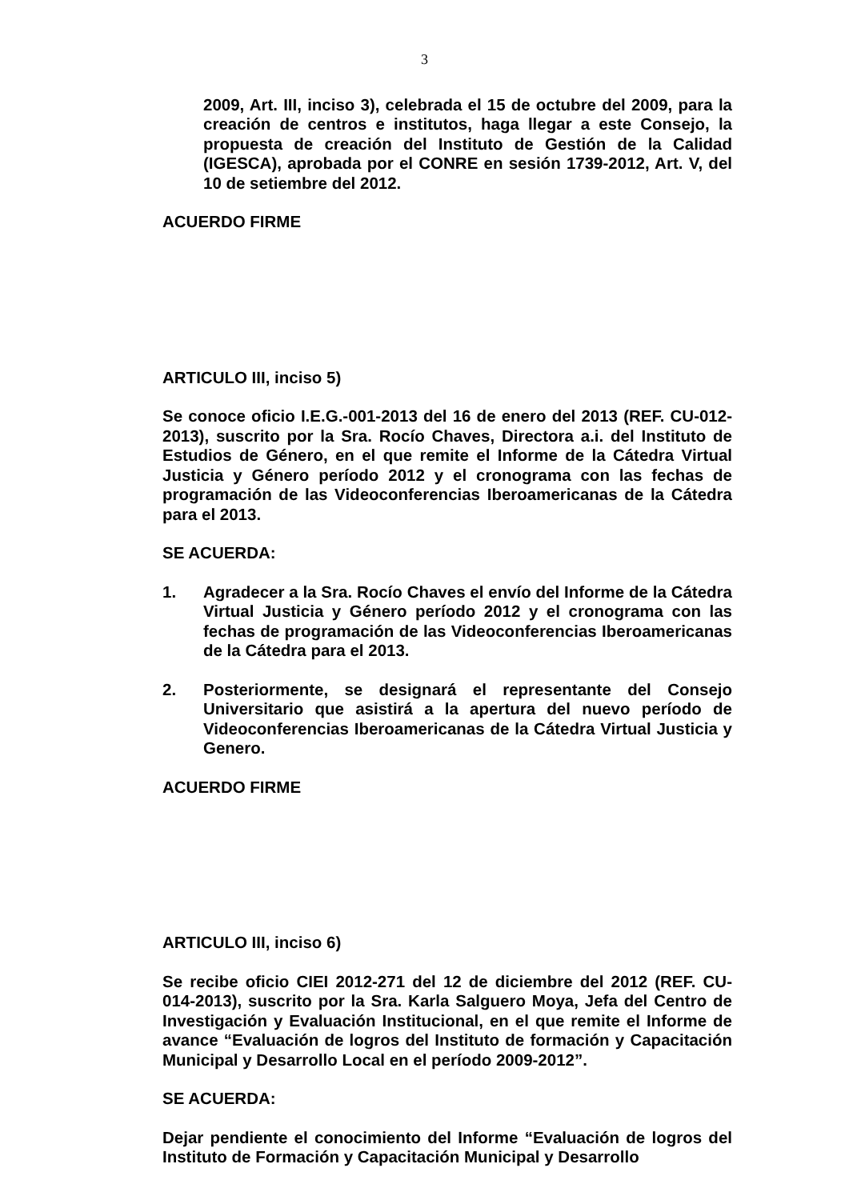3
2009, Art. III, inciso 3), celebrada el 15 de octubre del 2009, para la creación de centros e institutos, haga llegar a este Consejo, la propuesta de creación del Instituto de Gestión de la Calidad (IGESCA), aprobada por el CONRE en sesión 1739-2012, Art. V, del 10 de setiembre del 2012.
ACUERDO FIRME
ARTICULO III, inciso 5)
Se conoce oficio I.E.G.-001-2013 del 16 de enero del 2013 (REF. CU-012-2013), suscrito por la Sra. Rocío Chaves, Directora a.i. del Instituto de Estudios de Género, en el que remite el Informe de la Cátedra Virtual Justicia y Género período 2012 y el cronograma con las fechas de programación de las Videoconferencias Iberoamericanas de la Cátedra para el 2013.
SE ACUERDA:
1. Agradecer a la Sra. Rocío Chaves el envío del Informe de la Cátedra Virtual Justicia y Género período 2012 y el cronograma con las fechas de programación de las Videoconferencias Iberoamericanas de la Cátedra para el 2013.
2. Posteriormente, se designará el representante del Consejo Universitario que asistirá a la apertura del nuevo período de Videoconferencias Iberoamericanas de la Cátedra Virtual Justicia y Genero.
ACUERDO FIRME
ARTICULO III, inciso 6)
Se recibe oficio CIEI 2012-271 del 12 de diciembre del 2012 (REF. CU-014-2013), suscrito por la Sra. Karla Salguero Moya, Jefa del Centro de Investigación y Evaluación Institucional, en el que remite el Informe de avance “Evaluación de logros del Instituto de formación y Capacitación Municipal y Desarrollo Local en el período 2009-2012”.
SE ACUERDA:
Dejar pendiente el conocimiento del Informe “Evaluación de logros del Instituto de Formación y Capacitación Municipal y Desarrollo